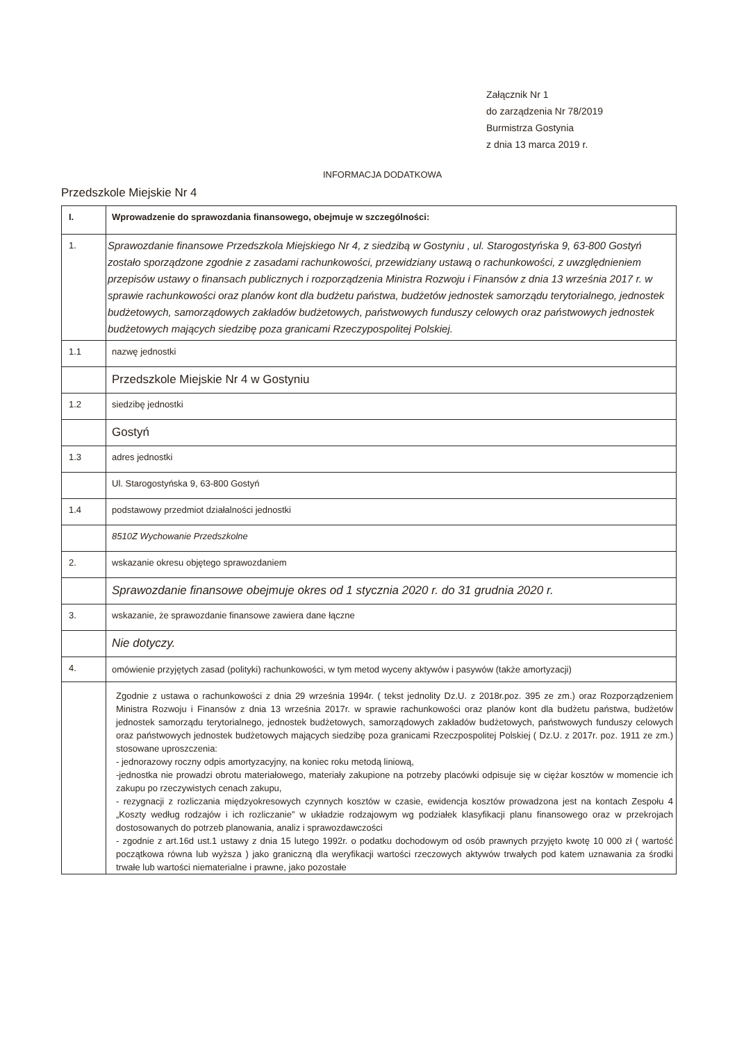Załącznik Nr 1
do zarządzenia Nr 78/2019
Burmistrza Gostynia
z dnia 13 marca 2019 r.
INFORMACJA DODATKOWA
Przedszkole Miejskie Nr 4
| I. | Wprowadzenie do sprawozdania finansowego, obejmuje w szczególności: |
| 1. | Sprawozdanie finansowe Przedszkola Miejskiego Nr 4, z siedzibą w Gostyniu , ul. Starogostyńska 9, 63-800 Gostyń zostało sporządzone zgodnie z zasadami rachunkowości, przewidziany ustawą o rachunkowości, z uwzględnieniem przepisów ustawy o finansach publicznych i rozporządzenia Ministra Rozwoju i Finansów z dnia 13 września 2017 r. w sprawie rachunkowości oraz planów kont dla budżetu państwa, budżetów jednostek samorządu terytorialnego, jednostek budżetowych, samorządowych zakładów budżetowych, państwowych funduszy celowych oraz państwowych jednostek budżetowych mających siedzibę poza granicami Rzeczypospolitej Polskiej. |
| 1.1 | nazwę jednostki |
| | Przedszkole Miejskie Nr 4 w Gostyniu |
| 1.2 | siedzibę jednostki |
| | Gostyń |
| 1.3 | adres jednostki |
| | Ul. Starogostyńska 9, 63-800 Gostyń |
| 1.4 | podstawowy przedmiot działalności jednostki |
| | 8510Z Wychowanie Przedszkolne |
| 2. | wskazanie okresu objętego sprawozdaniem |
| | Sprawozdanie finansowe obejmuje okres od 1 stycznia 2020 r. do 31 grudnia 2020 r. |
| 3. | wskazanie, że sprawozdanie finansowe zawiera dane łączne |
| | Nie dotyczy. |
| 4. | omówienie przyjętych zasad (polityki) rachunkowości, w tym metod wyceny aktywów i pasywów (także amortyzacji) |
| | Zgodnie z ustawa o rachunkowości z dnia 29 września 1994r. ( tekst jednolity Dz.U. z 2018r.poz. 395 ze zm.) oraz Rozporządzeniem Ministra Rozwoju i Finansów z dnia 13 września 2017r. w sprawie rachunkowości oraz planów kont dla budżetu państwa, budżetów jednostek samorządu terytorialnego, jednostek budżetowych, samorządowych zakładów budżetowych, państwowych funduszy celowych oraz państwowych jednostek budżetowych mających siedzibę poza granicami Rzeczpospolitej Polskiej ( Dz.U. z 2017r. poz. 1911 ze zm.) stosowane uproszczenia: - jednorazowy roczny odpis amortyzacyjny, na koniec roku metodą liniową, -jednostka nie prowadzi obrotu materiałowego, materiały zakupione na potrzeby placówki odpisuje się w ciężar kosztów w momencie ich zakupu po rzeczywistych cenach zakupu, - rezygnacji z rozliczania międzyokresowych czynnych kosztów w czasie, ewidencja kosztów prowadzona jest na kontach Zespołu 4 „Koszty według rodzajów i ich rozliczanie” w układzie rodzajowym wg podziałek klasyfikacji planu finansowego oraz w przekrojach dostosowanych do potrzeb planowania, analiz i sprawozdawczości - zgodnie z art.16d ust.1 ustawy z dnia 15 lutego 1992r. o podatku dochodowym od osób prawnych przyjęto kwotę 10 000 zł ( wartość początkowa równa lub wyższa ) jako graniczną dla weryfikacji wartości rzeczowych aktywów trwałych pod katem uznawania za środki trwałe lub wartości niematerialne i prawne, jako pozostałe |